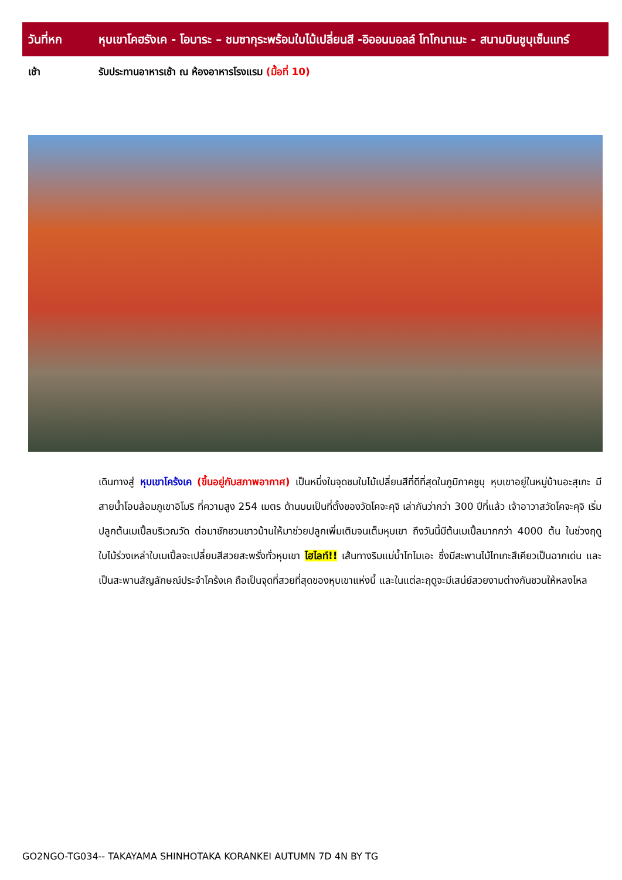| วันที่หก | หุบเขาโคฮรังเค - โอบาระ – ชมซากุระพร้อมใบไม้เปลี่ยนสี -อิออนมอลล์ โทโกนาเมะ - สนามบินชูบุเซ็นแทร์ |
| เช้า | รับประทานอาหารเช้า ณ ห้องอาหารโรงแรม (มื้อที่ 10) |
เดินทางสู่ หุบเขาโคร้งเค (ขึ้นอยู่กับสภาพอากาศ) เป็นหนึ่งในจุดชมใบไม้เปลี่ยนสีที่ดีที่สุดในภูมิภาคชูบุ หุบเขาอยู่ในหมู่บ้านอะสุเกะ มีสายน้ำโอบล้อมภูเขาอิโมริ ที่ความสูง 254 เมตร ด้านบนเป็นที่ตั้งของวัดโคจะคุจิ เล่ากันว่ากว่า 300 ปีที่แล้ว เจ้าอาวาสวัดโคจะคุจิ เริ่มปลูกต้นเมเปิ้ลบริเวณวัด ต่อมาชักชวนชาวบ้านให้มาช่วยปลูกเพิ่มเติมจนเต็มหุบเขา ถึงวันนี้มีต้นเมเปิ้ลมากกว่า 4000 ต้น ในช่วงฤดูใบไม้ร่วงเหล่าใบเมเปิ้ลจะเปลี่ยนสีสวยสะพรั่งทั่วหุบเขา ไฮไลท์!! เส้นทางริมแม่น้ำโทโมเอะ ซึ่งมีสะพานไม้ไทเกะสึเคียวเป็นฉากเด่น และเป็นสะพานสัญลักษณ์ประจำโคร้งเค ถือเป็นจุดที่สวยที่สุดของหุบเขาแห่งนี้ และในแต่ละฤดูจะมีเสน่ย์สวยงามต่างกันชวนให้หลงไหล
GO2NGO-TG034-- TAKAYAMA SHINHOTAKA KORANKEI AUTUMN 7D 4N BY TG